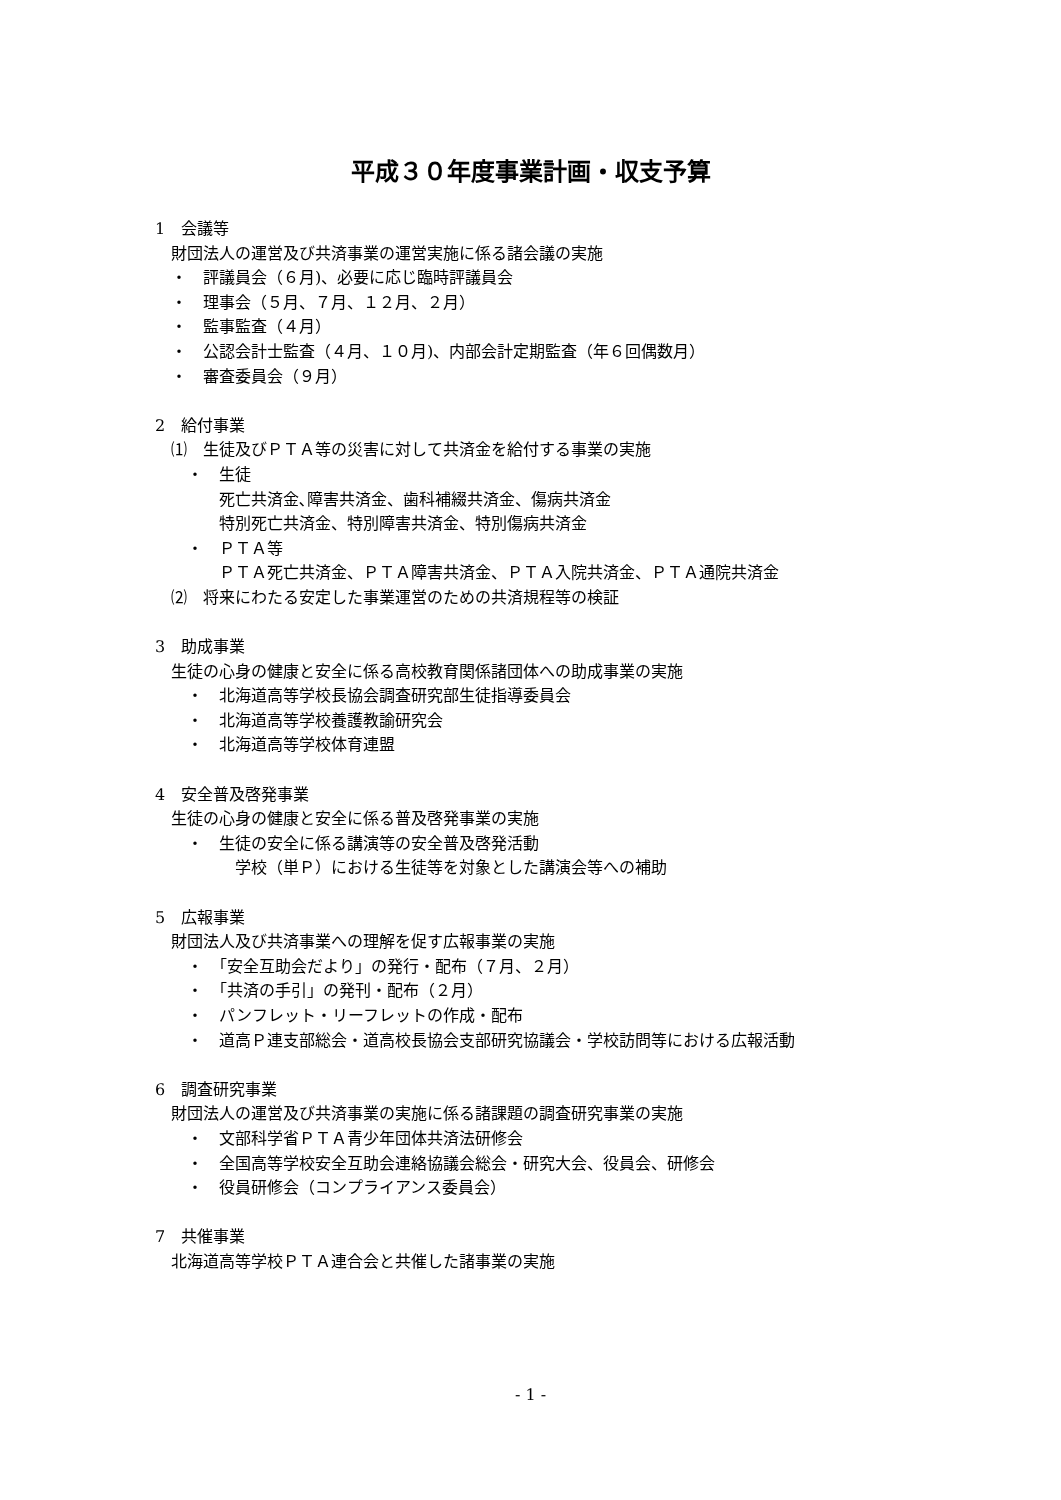平成３０年度事業計画・収支予算
1　会議等
　財団法人の運営及び共済事業の運営実施に係る諸会議の実施
　・　評議員会（６月)、必要に応じ臨時評議員会
　・　理事会（５月、７月、１２月、２月）
　・　監事監査（４月）
　・　公認会計士監査（４月、１０月)、内部会計定期監査（年６回偶数月）
　・　審査委員会（９月）
2　給付事業
　⑴　生徒及びＰＴＡ等の災害に対して共済金を給付する事業の実施
　　・　生徒
　　　　死亡共済金､障害共済金、歯科補綴共済金、傷病共済金
　　　　特別死亡共済金、特別障害共済金、特別傷病共済金
　　・　ＰＴＡ等
　　　　ＰＴＡ死亡共済金、ＰＴＡ障害共済金、ＰＴＡ入院共済金、ＰＴＡ通院共済金
　⑵　将来にわたる安定した事業運営のための共済規程等の検証
3　助成事業
　生徒の心身の健康と安全に係る高校教育関係諸団体への助成事業の実施
　　・　北海道高等学校長協会調査研究部生徒指導委員会
　　・　北海道高等学校養護教諭研究会
　　・　北海道高等学校体育連盟
4　安全普及啓発事業
　生徒の心身の健康と安全に係る普及啓発事業の実施
　　・　生徒の安全に係る講演等の安全普及啓発活動
　　　　　学校（単Ｐ）における生徒等を対象とした講演会等への補助
5　広報事業
　財団法人及び共済事業への理解を促す広報事業の実施
　　・　「安全互助会だより」の発行・配布（７月、２月）
　　・　「共済の手引」の発刊・配布（２月）
　　・　パンフレット・リーフレットの作成・配布
　　・　道高Ｐ連支部総会・道高校長協会支部研究協議会・学校訪問等における広報活動
6　調査研究事業
　財団法人の運営及び共済事業の実施に係る諸課題の調査研究事業の実施
　　・　文部科学省ＰＴＡ青少年団体共済法研修会
　　・　全国高等学校安全互助会連絡協議会総会・研究大会、役員会、研修会
　　・　役員研修会（コンプライアンス委員会）
7　共催事業
　北海道高等学校ＰＴＡ連合会と共催した諸事業の実施
- 1 -